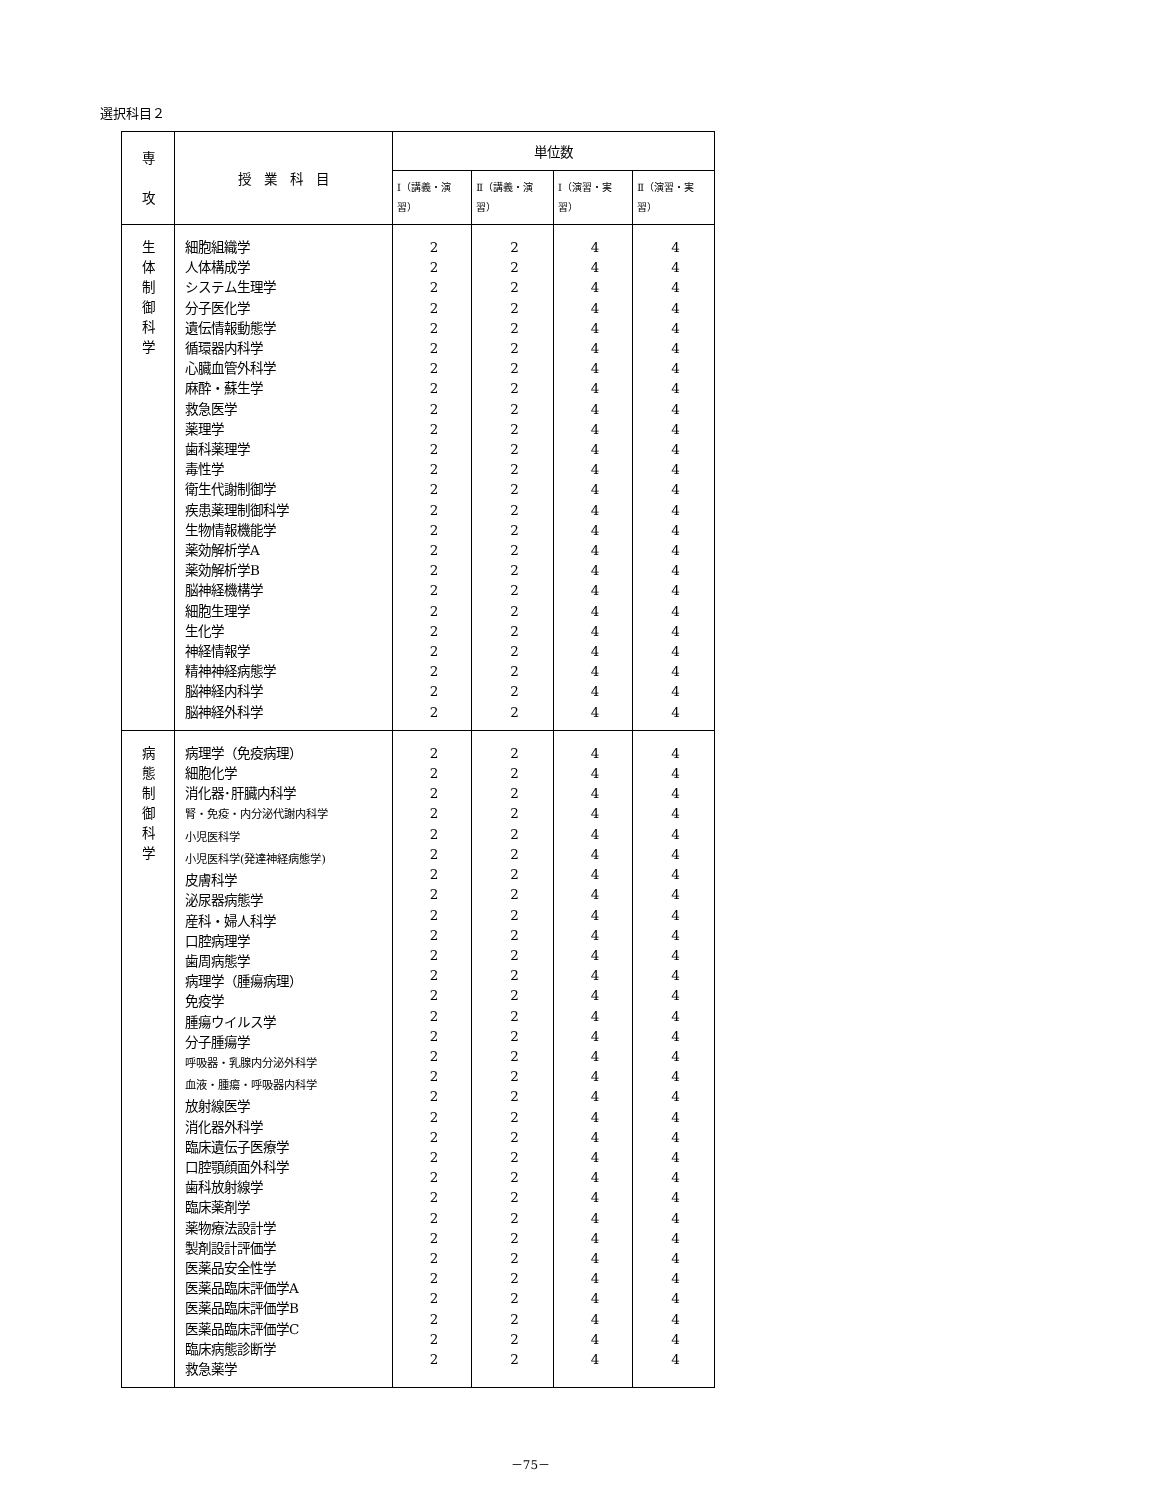選択科目２
| 専 攻 | 授 業 科 目 | 単位数 | | | |
| --- | --- | --- | --- | --- | --- |
| | | Ⅰ（講義・演習） | Ⅱ（講義・演習） | Ⅰ（演習・実習） | Ⅱ（演習・実習） |
| 生 体 制 御 科 学 | 細胞組織学 人体構成学 システム生理学 分子医化学 遺伝情報動態学 循環器内科学 心臓血管外科学 麻酔・蘇生学 救急医学 薬理学 歯科薬理学 毒性学 衛生代謝制御学 疾患薬理制御科学 生物情報機能学 薬効解析学A 薬効解析学B 脳神経機構学 細胞生理学 生化学 神経情報学 精神神経病態学 脳神経内科学 脳神経外科学 | 2 2 2 2 2 2 2 2 2 2 2 2 2 2 2 2 2 2 2 2 2 2 2 2 | 2 2 2 2 2 2 2 2 2 2 2 2 2 2 2 2 2 2 2 2 2 2 2 2 | 4 4 4 4 4 4 4 4 4 4 4 4 4 4 4 4 4 4 4 4 4 4 4 4 | 4 4 4 4 4 4 4 4 4 4 4 4 4 4 4 4 4 4 4 4 4 4 4 4 |
| 病 態 制 御 科 学 | 病理学（免疫病理） 細胞化学 消化器･肝臓内科学 腎・免疫・内分泌代謝内科学 小児医科学 小児医科学(発達神経病態学) 皮膚科学 泌尿器病態学 産科・婦人科学 口腔病理学 歯周病態学 病理学（腫瘍病理） 免疫学 腫瘍ウイルス学 分子腫瘍学 呼吸器・乳腺内分泌外科学 血液・腫瘍・呼吸器内科学 放射線医学 消化器外科学 臨床遺伝子医療学 口腔顎顔面外科学 歯科放射線学 臨床薬剤学 薬物療法設計学 製剤設計評価学 医薬品安全性学 医薬品臨床評価学A 医薬品臨床評価学B 医薬品臨床評価学C 臨床病態診断学 救急薬学 | 2 2 2 2 2 2 2 2 2 2 2 2 2 2 2 2 2 2 2 2 2 2 2 2 2 2 2 2 2 2 2 | 2 2 2 2 2 2 2 2 2 2 2 2 2 2 2 2 2 2 2 2 2 2 2 2 2 2 2 2 2 2 2 | 4 4 4 4 4 4 4 4 4 4 4 4 4 4 4 4 4 4 4 4 4 4 4 4 4 4 4 4 4 4 4 | 4 4 4 4 4 4 4 4 4 4 4 4 4 4 4 4 4 4 4 4 4 4 4 4 4 4 4 4 4 4 4 |
－75－